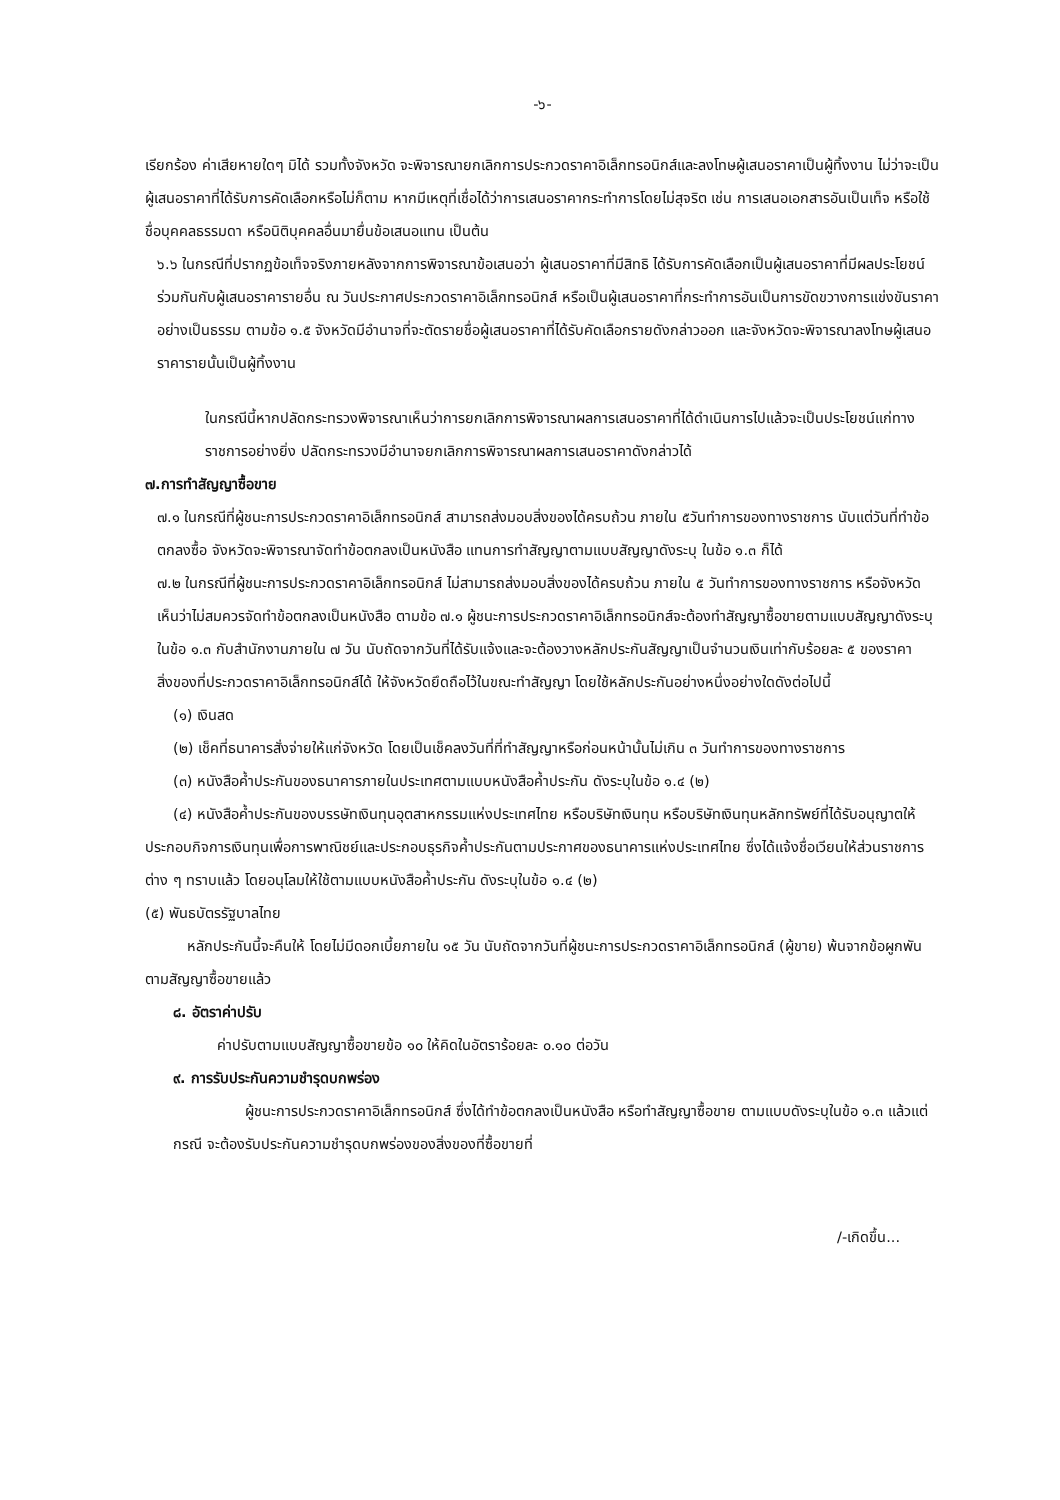-๖-
เรียกร้อง ค่าเสียหายใดๆ มิได้ รวมทั้งจังหวัด จะพิจารณายกเลิกการประกวดราคาอิเล็กทรอนิกส์และลงโทษผู้เสนอราคาเป็นผู้ทิ้งงาน ไม่ว่าจะเป็นผู้เสนอราคาที่ได้รับการคัดเลือกหรือไม่ก็ตาม หากมีเหตุที่เชื่อได้ว่าการเสนอราคากระทำการโดยไม่สุจริต เช่น การเสนอเอกสารอันเป็นเท็จ หรือใช้ชื่อบุคคลธรรมดา หรือนิติบุคคลอื่นมายื่นข้อเสนอแทน เป็นต้น
๖.๖ ในกรณีที่ปรากฏข้อเท็จจริงภายหลังจากการพิจารณาข้อเสนอว่า ผู้เสนอราคาที่มีสิทธิ ได้รับการคัดเลือกเป็นผู้เสนอราคาที่มีผลประโยชน์ร่วมกันกับผู้เสนอราคารายอื่น ณ วันประกาศประกวดราคาอิเล็กทรอนิกส์ หรือเป็นผู้เสนอราคาที่กระทำการอันเป็นการขัดขวางการแข่งขันราคาอย่างเป็นธรรม ตามข้อ ๑.๕ จังหวัดมีอำนาจที่จะตัดรายชื่อผู้เสนอราคาที่ได้รับคัดเลือกรายดังกล่าวออก และจังหวัดจะพิจารณาลงโทษผู้เสนอราคารายนั้นเป็นผู้ทิ้งงาน
ในกรณีนี้หากปลัดกระทรวงพิจารณาเห็นว่าการยกเลิกการพิจารณาผลการเสนอราคาที่ได้ดำเนินการไปแล้วจะเป็นประโยชน์แก่ทางราชการอย่างยิ่ง ปลัดกระทรวงมีอำนาจยกเลิกการพิจารณาผลการเสนอราคาดังกล่าวได้
๗.การทำสัญญาซื้อขาย
๗.๑ ในกรณีที่ผู้ชนะการประกวดราคาอิเล็กทรอนิกส์ สามารถส่งมอบสิ่งของได้ครบถ้วน ภายใน ๕วันทำการของทางราชการ นับแต่วันที่ทำข้อตกลงซื้อ จังหวัดจะพิจารณาจัดทำข้อตกลงเป็นหนังสือ แทนการทำสัญญาตามแบบสัญญาดังระบุ ในข้อ ๑.๓ ก็ได้
๗.๒ ในกรณีที่ผู้ชนะการประกวดราคาอิเล็กทรอนิกส์ ไม่สามารถส่งมอบสิ่งของได้ครบถ้วน ภายใน ๕ วันทำการของทางราชการ หรือจังหวัดเห็นว่าไม่สมควรจัดทำข้อตกลงเป็นหนังสือ ตามข้อ ๗.๑ ผู้ชนะการประกวดราคาอิเล็กทรอนิกส์จะต้องทำสัญญาซื้อขายตามแบบสัญญาดังระบุในข้อ ๑.๓ กับสำนักงานภายใน ๗ วัน นับถัดจากวันที่ได้รับแจ้งและจะต้องวางหลักประกันสัญญาเป็นจำนวนเงินเท่ากับร้อยละ ๕ ของราคาสิ่งของที่ประกวดราคาอิเล็กทรอนิกส์ได้ ให้จังหวัดยึดถือไว้ในขณะทำสัญญา โดยใช้หลักประกันอย่างหนึ่งอย่างใดดังต่อไปนี้
(๑) เงินสด
(๒) เช็คที่ธนาคารสั่งจ่ายให้แก่จังหวัด โดยเป็นเช็คลงวันที่ที่ทำสัญญาหรือก่อนหน้านั้นไม่เกิน ๓ วันทำการของทางราชการ
(๓) หนังสือค้ำประกันของธนาคารภายในประเทศตามแบบหนังสือค้ำประกัน ดังระบุในข้อ ๑.๔ (๒)
(๔) หนังสือค้ำประกันของบรรษัทเงินทุนอุตสาหกรรมแห่งประเทศไทย หรือบริษัทเงินทุน หรือบริษัทเงินทุนหลักทรัพย์ที่ได้รับอนุญาตให้ประกอบกิจการเงินทุนเพื่อการพาณิชย์และประกอบธุรกิจค้ำประกันตามประกาศของธนาคารแห่งประเทศไทย ซึ่งได้แจ้งชื่อเวียนให้ส่วนราชการต่าง ๆ ทราบแล้ว โดยอนุโลมให้ใช้ตามแบบหนังสือค้ำประกัน ดังระบุในข้อ ๑.๔ (๒)
(๕) พันธบัตรรัฐบาลไทย
หลักประกันนี้จะคืนให้ โดยไม่มีดอกเบี้ยภายใน ๑๕ วัน นับถัดจากวันที่ผู้ชนะการประกวดราคาอิเล็กทรอนิกส์ (ผู้ขาย) พ้นจากข้อผูกพันตามสัญญาซื้อขายแล้ว
๘. อัตราค่าปรับ
ค่าปรับตามแบบสัญญาซื้อขายข้อ ๑๐ ให้คิดในอัตราร้อยละ ๐.๑๐ ต่อวัน
๙. การรับประกันความชำรุดบกพร่อง
ผู้ชนะการประกวดราคาอิเล็กทรอนิกส์ ซึ่งได้ทำข้อตกลงเป็นหนังสือ หรือทำสัญญาซื้อขาย ตามแบบดังระบุในข้อ ๑.๓ แล้วแต่กรณี จะต้องรับประกันความชำรุดบกพร่องของสิ่งของที่ซื้อขายที่
/-เกิดขึ้น...